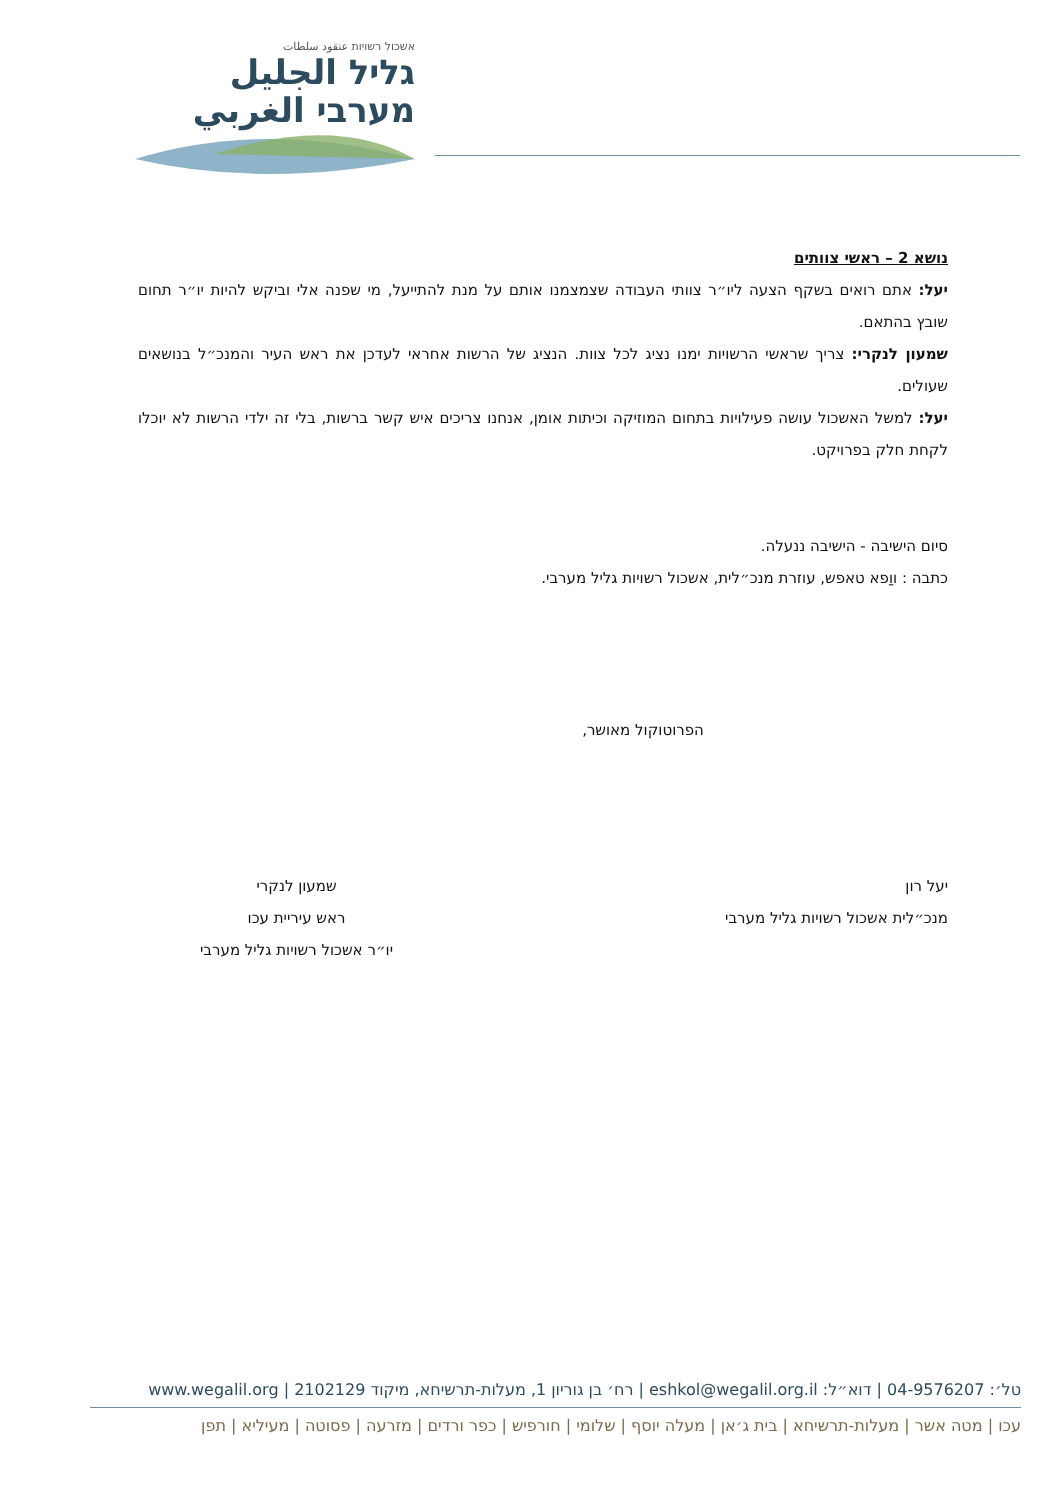אשכול רשויות عنقود سلطات
גליל الجليل
מערבי الغربي
נושא 2 – ראשי צוותים
יעל: אתם רואים בשקף הצעה ליו״ר צוותי העבודה שצמצמנו אותם על מנת להתייעל, מי שפנה אלי וביקש להיות יו״ר תחום שובץ בהתאם.
שמעון לנקרי: צריך שראשי הרשויות ימנו נציג לכל צוות. הנציג של הרשות אחראי לעדכן את ראש העיר והמנכ״ל בנושאים שעולים.
יעל: למשל האשכול עושה פעילויות בתחום המוזיקה וכיתות אומן, אנחנו צריכים איש קשר ברשות, בלי זה ילדי הרשות לא יוכלו לקחת חלק בפרויקט.
סיום הישיבה - הישיבה ננעלה.
כתבה : ווַפא טאפש, עוזרת מנכ״לית, אשכול רשויות גליל מערבי.
הפרוטוקול מאושר,
יעל רון
מנכ״לית אשכול רשויות גליל מערבי
שמעון לנקרי
ראש עיריית עכו
יו״ר אשכול רשויות גליל מערבי
טל׳: 04-9576207 | דוא״ל: eshkol@wegalil.org.il | רח׳ בן גוריון 1, מעלות-תרשיחא, מיקוד 2102129 | www.wegalil.org
עכו | מטה אשר | מעלות-תרשיחא | בית ג׳אן | מעלה יוסף | שלומי | חורפיש | כפר ורדים | מזרעה | פסוטה | מעיליא | תפן